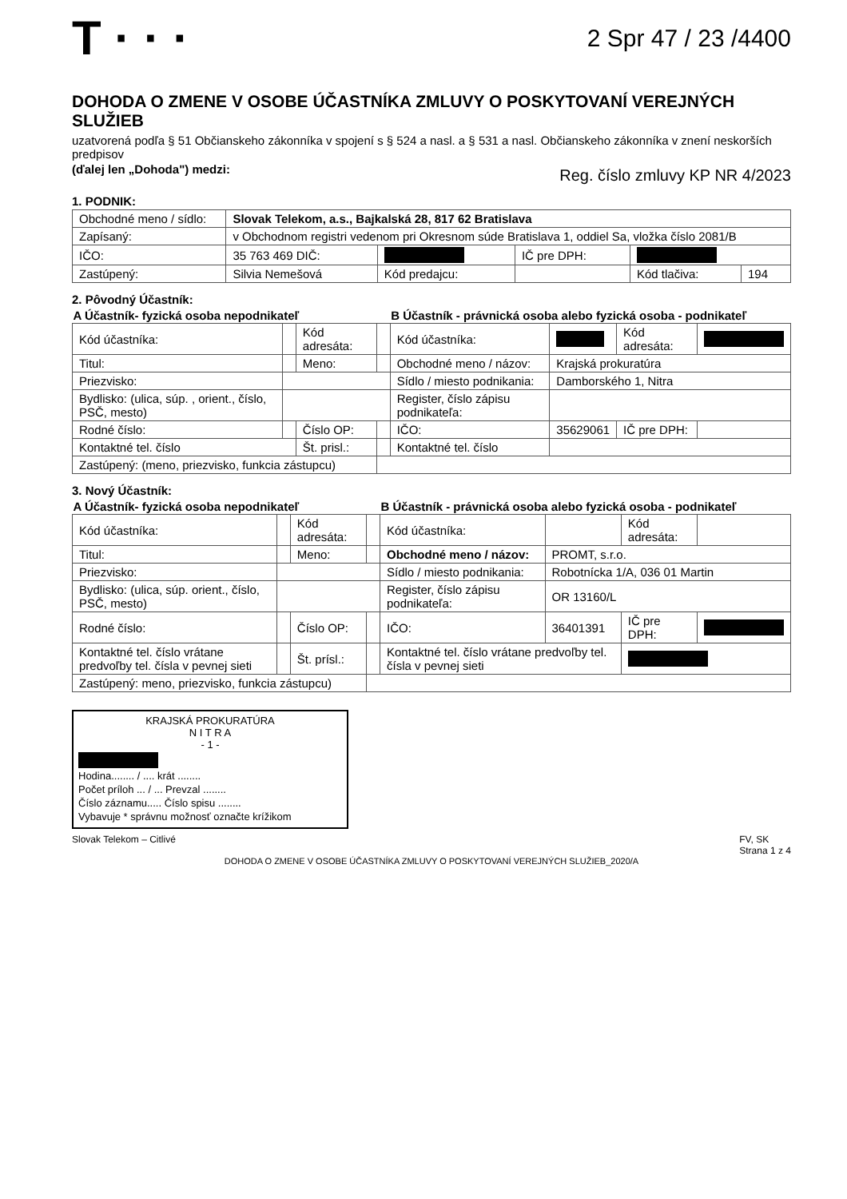T · · ·
2 Spr 47 / 23 /4400
DOHODA O ZMENE V OSOBE ÚČASTNÍKA ZMLUVY O POSKYTOVANÍ VEREJNÝCH SLUŽIEB
uzatvorená podľa § 51 Občianskeho zákonníka v spojení s § 524 a nasl. a § 531 a nasl. Občianskeho zákonníka v znení neskorších predpisov
(ďalej len „Dohoda") medzi:
Reg. číslo zmluvy KP NR 4/2023
1. PODNIK:
| Obchodné meno / sídlo: | Slovak Telekom, a.s., Bajkalská 28, 817 62 Bratislava | | | | |
| Zapísaný: | v Obchodnom registri vedenom pri Okresnom súde Bratislava 1, oddiel Sa, vložka číslo 2081/B | | | | |
| IČO: | 35 763 469 DIČ: | | IČ pre DPH: | | |
| Zastúpený: | Silvia Nemešová | Kód predajcu: | | Kód tlačiva: | 194 |
2. Pôvodný Účastník:
| A Účastník- fyzická osoba nepodnikateľ | | | | B Účastník - právnická osoba alebo fyzická osoba - podnikateľ | | | |
| --- | --- | --- | --- | --- | --- | --- | --- |
| Kód účastníka: | | Kód adresáta: | | Kód účastníka: | | Kód adresáta: | |
| Titul: | | Meno: | | Obchodné meno / názov: | Krajská prokuratúra | | |
| Priezvisko: | | | | Sídlo / miesto podnikania: | Damborského 1, Nitra | | |
| Bydlisko: (ulica, súp. , orient., číslo, PSČ, mesto) | | | | Register, číslo zápisu podnikateľa: | | | |
| Rodné číslo: | | Číslo OP: | | IČO: | 35629061 | IČ pre DPH: | |
| Kontaktné tel. číslo | | Št. prisl.: | | Kontaktné tel. číslo | | | |
| Zastúpený: (meno, priezvisko, funkcia zástupcu) | | | | | | | |
3. Nový Účastník:
| A Účastník- fyzická osoba nepodnikateľ | | | | B Účastník - právnická osoba alebo fyzická osoba - podnikateľ | | | |
| --- | --- | --- | --- | --- | --- | --- | --- |
| Kód účastníka: | | Kód adresáta: | | Kód účastníka: | | Kód adresáta: | |
| Titul: | | Meno: | | Obchodné meno / názov: | PROMT, s.r.o. | | |
| Priezvisko: | | | | Sídlo / miesto podnikania: | Robotnícka 1/A, 036 01 Martin | | |
| Bydlisko: (ulica, súp. orient., číslo, PSČ, mesto) | | | | Register, číslo zápisu podnikateľa: | OR 13160/L | | |
| Rodné číslo: | | Číslo OP: | | IČO: | 36401391 | IČ pre DPH: | |
| Kontaktné tel. číslo vrátane predvoľby tel. čísla v pevnej sieti | | Št. prísl.: | | Kontaktné tel. číslo vrátane predvoľby tel. čísla v pevnej sieti | | | |
| Zastúpený: meno, priezvisko, funkcia zástupcu) | | | | | | | |
KRAJSKÁ PROKURATÚRA
N I T R A
- 1 -
Hodina........ / .... krát ........
Počet príloh ... / ... Prevzal ........
Číslo záznamu..... Číslo spisu ........
Vybavuje * správnu možnosť označte krížikom
Slovak Telekom – Citlivé FV, SK
Strana 1 z 4
DOHODA O ZMENE V OSOBE ÚČASTNÍKA ZMLUVY O POSKYTOVANÍ VEREJNÝCH SLUŽIEB_2020/A